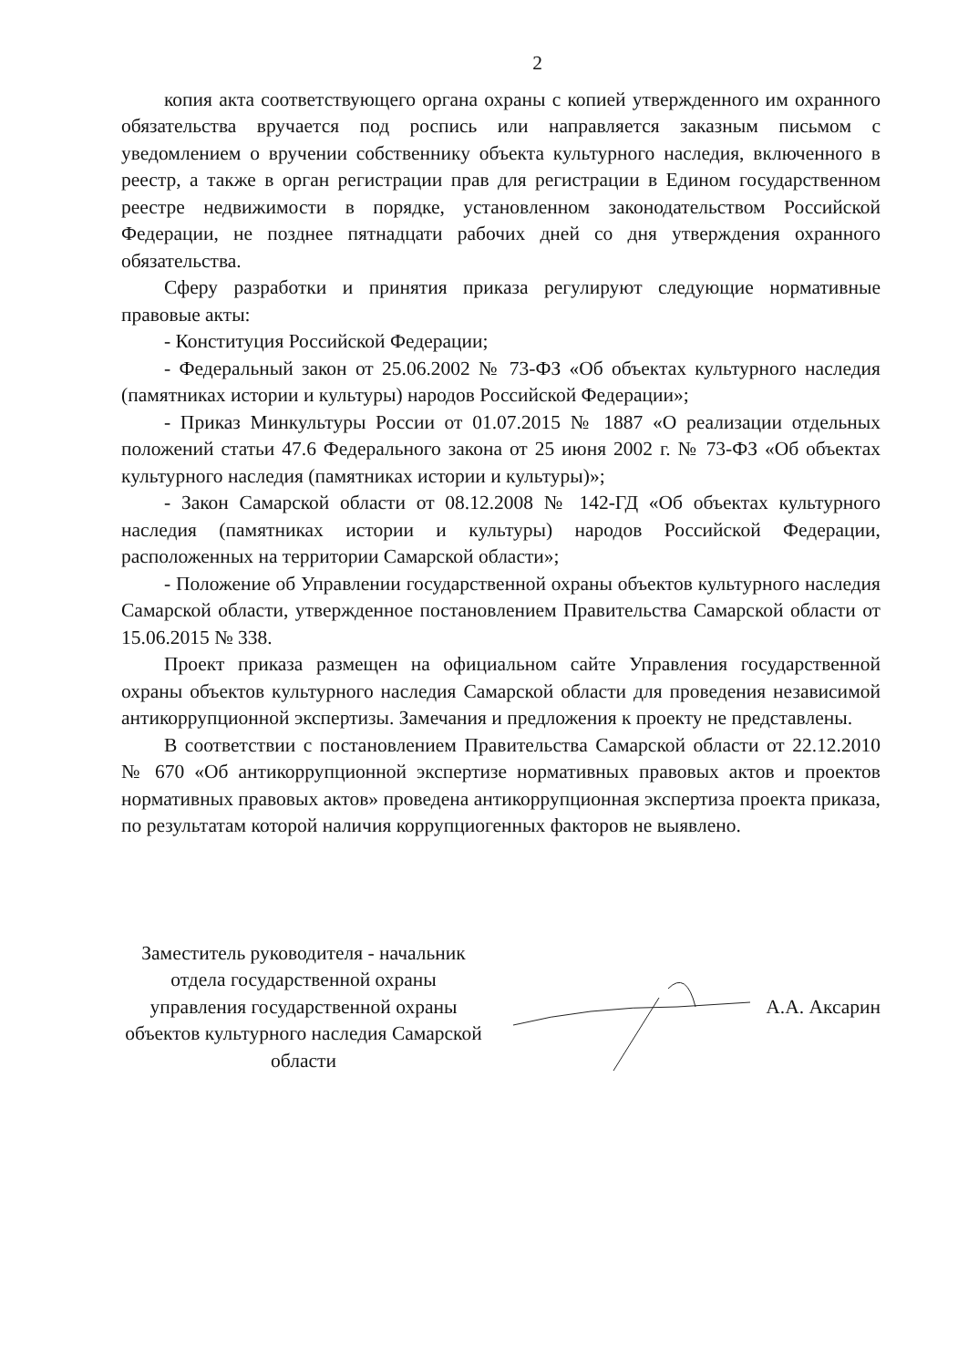2
копия акта соответствующего органа охраны с копией утвержденного им охранного обязательства вручается под роспись или направляется заказным письмом с уведомлением о вручении собственнику объекта культурного наследия, включенного в реестр, а также в орган регистрации прав для регистрации в Едином государственном реестре недвижимости в порядке, установленном законодательством Российской Федерации, не позднее пятнадцати рабочих дней со дня утверждения охранного обязательства.
Сферу разработки и принятия приказа регулируют следующие нормативные правовые акты:
- Конституция Российской Федерации;
- Федеральный закон от 25.06.2002 № 73-ФЗ «Об объектах культурного наследия (памятниках истории и культуры) народов Российской Федерации»;
- Приказ Минкультуры России от 01.07.2015 № 1887 «О реализации отдельных положений статьи 47.6 Федерального закона от 25 июня 2002 г. № 73-ФЗ «Об объектах культурного наследия (памятниках истории и культуры)»;
- Закон Самарской области от 08.12.2008 № 142-ГД «Об объектах культурного наследия (памятниках истории и культуры) народов Российской Федерации, расположенных на территории Самарской области»;
- Положение об Управлении государственной охраны объектов культурного наследия Самарской области, утвержденное постановлением Правительства Самарской области от 15.06.2015 № 338.
Проект приказа размещен на официальном сайте Управления государственной охраны объектов культурного наследия Самарской области для проведения независимой антикоррупционной экспертизы. Замечания и предложения к проекту не представлены.
В соответствии с постановлением Правительства Самарской области от 22.12.2010 № 670 «Об антикоррупционной экспертизе нормативных правовых актов и проектов нормативных правовых актов» проведена антикоррупционная экспертиза проекта приказа, по результатам которой наличия коррупциогенных факторов не выявлено.
Заместитель руководителя - начальник отдела государственной охраны управления государственной охраны объектов культурного наследия Самарской области
А.А. Аксарин